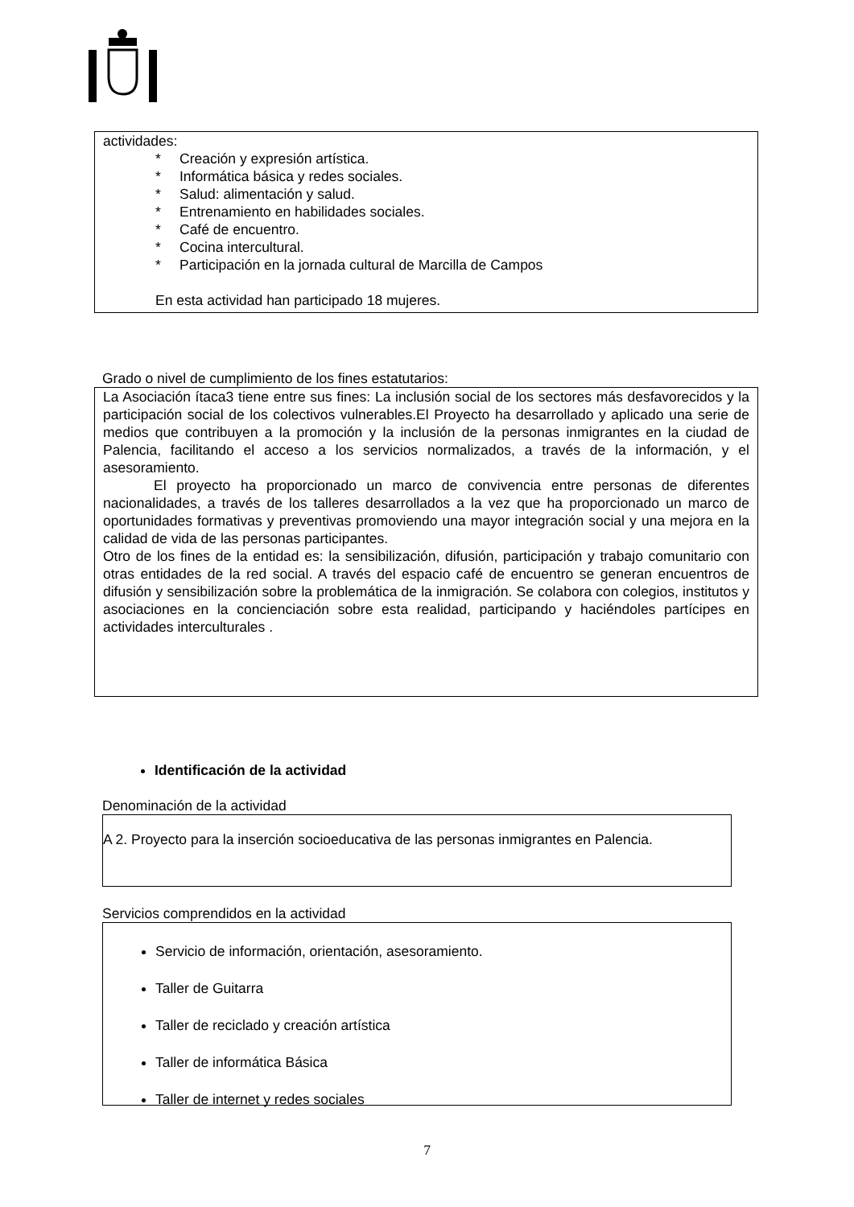actividades:
* Creación y expresión artística.
* Informática básica y redes sociales.
* Salud: alimentación y salud.
* Entrenamiento en habilidades sociales.
* Café de encuentro.
* Cocina intercultural.
* Participación en la jornada cultural de Marcilla de Campos
En esta actividad han participado 18 mujeres.
Grado o nivel de cumplimiento de los fines estatutarios:
La Asociación ítaca3 tiene entre sus fines: La inclusión social de los sectores más desfavorecidos y la participación social de los colectivos vulnerables.El Proyecto ha desarrollado y aplicado una serie de medios que contribuyen a la promoción y la inclusión de la personas inmigrantes en la ciudad de Palencia, facilitando el acceso a los servicios normalizados, a través de la información, y el asesoramiento.
El proyecto ha proporcionado un marco de convivencia entre personas de diferentes nacionalidades, a través de los talleres desarrollados a la vez que ha proporcionado un marco de oportunidades formativas y preventivas promoviendo una mayor integración social y una mejora en la calidad de vida de las personas participantes.
Otro de los fines de la entidad es: la sensibilización, difusión, participación y trabajo comunitario con otras entidades de la red social. A través del espacio café de encuentro se generan encuentros de difusión y sensibilización sobre la problemática de la inmigración. Se colabora con colegios, institutos y asociaciones en la concienciación sobre esta realidad, participando y haciéndoles partícipes en actividades interculturales .
Identificación de la actividad
Denominación de la actividad
A 2. Proyecto para la inserción socioeducativa de las personas inmigrantes en Palencia.
Servicios comprendidos en la actividad
Servicio de información, orientación, asesoramiento.
Taller de Guitarra
Taller de reciclado y creación artística
Taller de informática Básica
Taller de internet y redes sociales
7